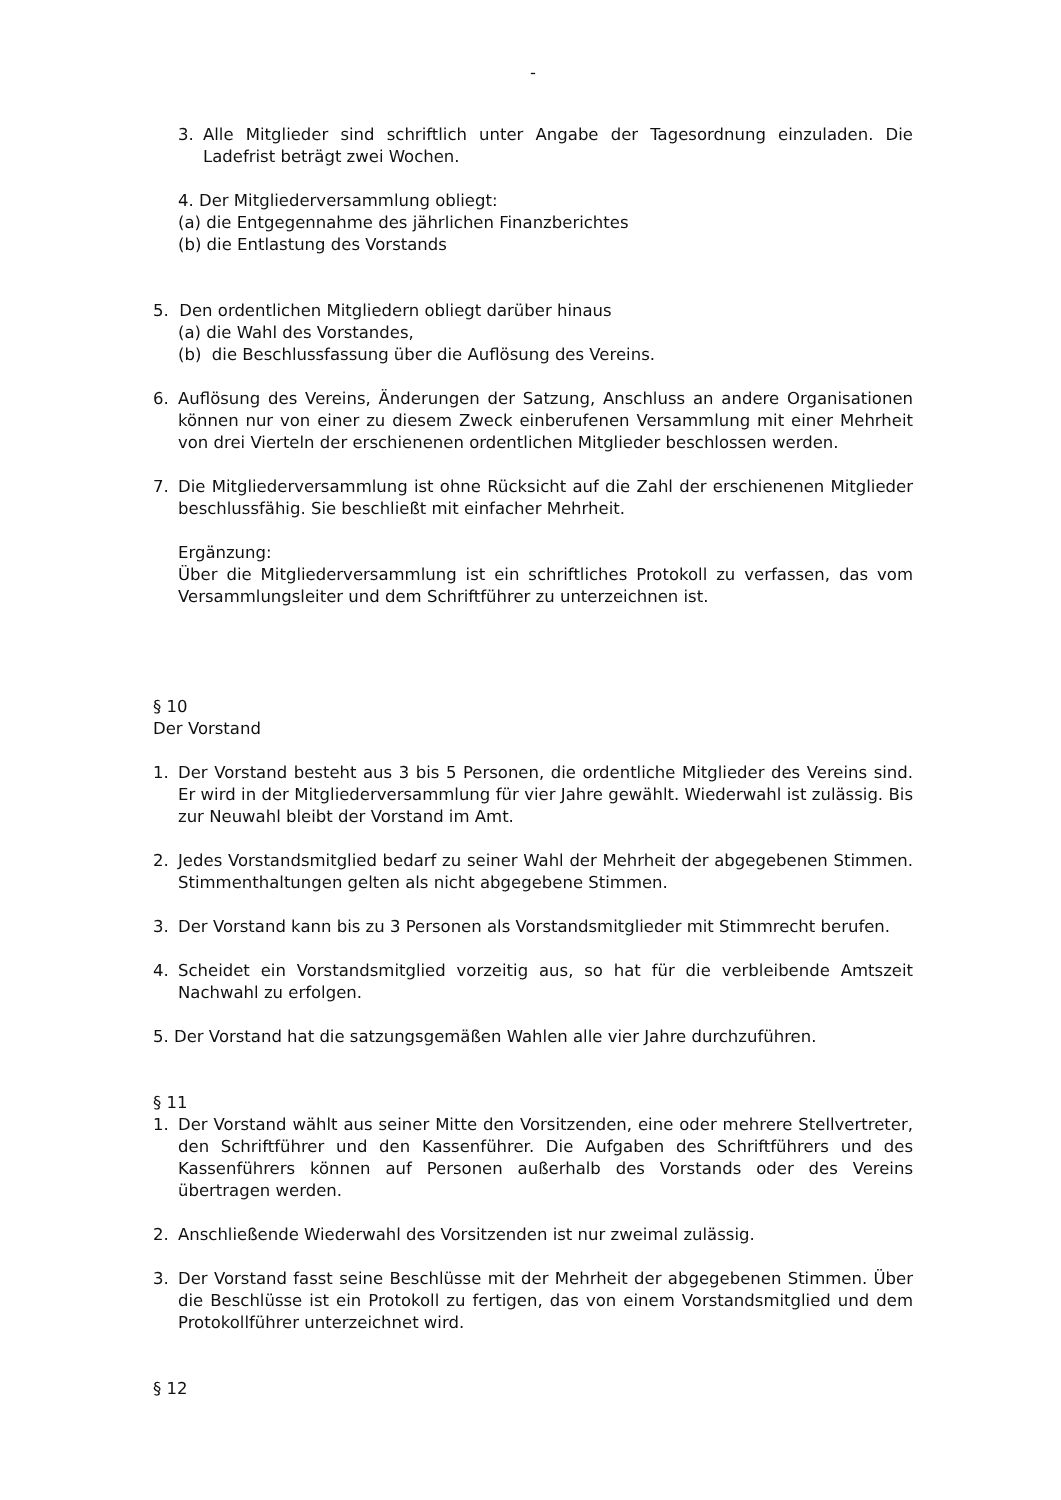-
3. Alle Mitglieder sind schriftlich unter Angabe der Tagesordnung einzuladen. Die Ladefrist beträgt zwei Wochen.
4. Der Mitgliederversammlung obliegt:
(a) die Entgegennahme des jährlichen Finanzberichtes
(b) die Entlastung des Vorstands
5. Den ordentlichen Mitgliedern obliegt darüber hinaus
(a) die Wahl des Vorstandes,
(b) die Beschlussfassung über die Auflösung des Vereins.
6. Auflösung des Vereins, Änderungen der Satzung, Anschluss an andere Organisationen können nur von einer zu diesem Zweck einberufenen Versammlung mit einer Mehrheit von drei Vierteln der erschienenen ordentlichen Mitglieder beschlossen werden.
7. Die Mitgliederversammlung ist ohne Rücksicht auf die Zahl der erschienenen Mitglieder beschlussfähig. Sie beschließt mit einfacher Mehrheit.
Ergänzung:
Über die Mitgliederversammlung ist ein schriftliches Protokoll zu verfassen, das vom Versammlungsleiter und dem Schriftführer zu unterzeichnen ist.
§ 10
Der Vorstand
1. Der Vorstand besteht aus 3 bis 5 Personen, die ordentliche Mitglieder des Vereins sind. Er wird in der Mitgliederversammlung für vier Jahre gewählt. Wiederwahl ist zulässig. Bis zur Neuwahl bleibt der Vorstand im Amt.
2. Jedes Vorstandsmitglied bedarf zu seiner Wahl der Mehrheit der abgegebenen Stimmen. Stimmenthaltungen gelten als nicht abgegebene Stimmen.
3. Der Vorstand kann bis zu 3 Personen als Vorstandsmitglieder mit Stimmrecht berufen.
4. Scheidet ein Vorstandsmitglied vorzeitig aus, so hat für die verbleibende Amtszeit Nachwahl zu erfolgen.
5. Der Vorstand hat die satzungsgemäßen Wahlen alle vier Jahre durchzuführen.
§ 11
1. Der Vorstand wählt aus seiner Mitte den Vorsitzenden, eine oder mehrere Stellvertreter, den Schriftführer und den Kassenführer. Die Aufgaben des Schriftführers und des Kassenführers können auf Personen außerhalb des Vorstands oder des Vereins übertragen werden.
2. Anschließende Wiederwahl des Vorsitzenden ist nur zweimal zulässig.
3. Der Vorstand fasst seine Beschlüsse mit der Mehrheit der abgegebenen Stimmen. Über die Beschlüsse ist ein Protokoll zu fertigen, das von einem Vorstandsmitglied und dem Protokollführer unterzeichnet wird.
§ 12